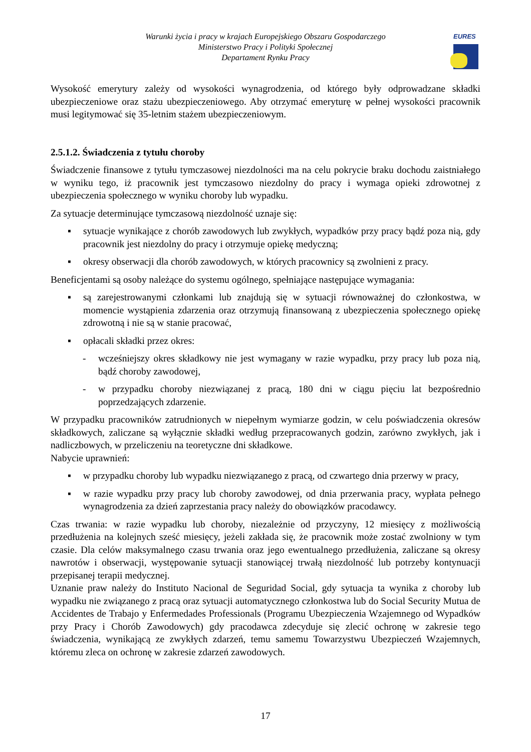Warunki życia i pracy w krajach Europejskiego Obszaru Gospodarczego
Ministerstwo Pracy i Polityki Społecznej
Departament Rynku Pracy
EURES
Wysokość emerytury zależy od wysokości wynagrodzenia, od którego były odprowadzane składki ubezpieczeniowe oraz stażu ubezpieczeniowego. Aby otrzymać emeryturę w pełnej wysokości pracownik musi legitymować się 35-letnim stażem ubezpieczeniowym.
2.5.1.2. Świadczenia z tytułu choroby
Świadczenie finansowe z tytułu tymczasowej niezdolności ma na celu pokrycie braku dochodu zaistniałego w wyniku tego, iż pracownik jest tymczasowo niezdolny do pracy i wymaga opieki zdrowotnej z ubezpieczenia społecznego w wyniku choroby lub wypadku.
Za sytuacje determinujące tymczasową niezdolność uznaje się:
▪ sytuacje wynikające z chorób zawodowych lub zwykłych, wypadków przy pracy bądź poza nią, gdy pracownik jest niezdolny do pracy i otrzymuje opiekę medyczną;
▪ okresy obserwacji dla chorób zawodowych, w których pracownicy są zwolnieni z pracy.
Beneficjentami są osoby należące do systemu ogólnego, spełniające następujące wymagania:
▪ są zarejestrowanymi członkami lub znajdują się w sytuacji równoważnej do członkostwa, w momencie wystąpienia zdarzenia oraz otrzymują finansowaną z ubezpieczenia społecznego opiekę zdrowotną i nie są w stanie pracować,
▪ opłacali składki przez okres:
- wcześniejszy okres składkowy nie jest wymagany w razie wypadku, przy pracy lub poza nią, bądź choroby zawodowej,
- w przypadku choroby niezwiązanej z pracą, 180 dni w ciągu pięciu lat bezpośrednio poprzedzających zdarzenie.
W przypadku pracowników zatrudnionych w niepełnym wymiarze godzin, w celu poświadczenia okresów składkowych, zaliczane są wyłącznie składki według przepracowanych godzin, zarówno zwykłych, jak i nadliczbowych, w przeliczeniu na teoretyczne dni składkowe.
Nabycie uprawnień:
▪ w przypadku choroby lub wypadku niezwiązanego z pracą, od czwartego dnia przerwy w pracy,
▪ w razie wypadku przy pracy lub choroby zawodowej, od dnia przerwania pracy, wypłata pełnego wynagrodzenia za dzień zaprzestania pracy należy do obowiązków pracodawcy.
Czas trwania: w razie wypadku lub choroby, niezależnie od przyczyny, 12 miesięcy z możliwością przedłużenia na kolejnych sześć miesięcy, jeżeli zakłada się, że pracownik może zostać zwolniony w tym czasie. Dla celów maksymalnego czasu trwania oraz jego ewentualnego przedłużenia, zaliczane są okresy nawrotów i obserwacji, występowanie sytuacji stanowiącej trwałą niezdolność lub potrzeby kontynuacji przepisanej terapii medycznej.
Uznanie praw należy do Instituto Nacional de Seguridad Social, gdy sytuacja ta wynika z choroby lub wypadku nie związanego z pracą oraz sytuacji automatycznego członkostwa lub do Social Security Mutua de Accidentes de Trabajo y Enfermedades Professionals (Programu Ubezpieczenia Wzajemnego od Wypadków przy Pracy i Chorób Zawodowych) gdy pracodawca zdecyduje się zlecić ochronę w zakresie tego świadczenia, wynikającą ze zwykłych zdarzeń, temu samemu Towarzystwu Ubezpieczeń Wzajemnych, któremu zleca on ochronę w zakresie zdarzeń zawodowych.
17